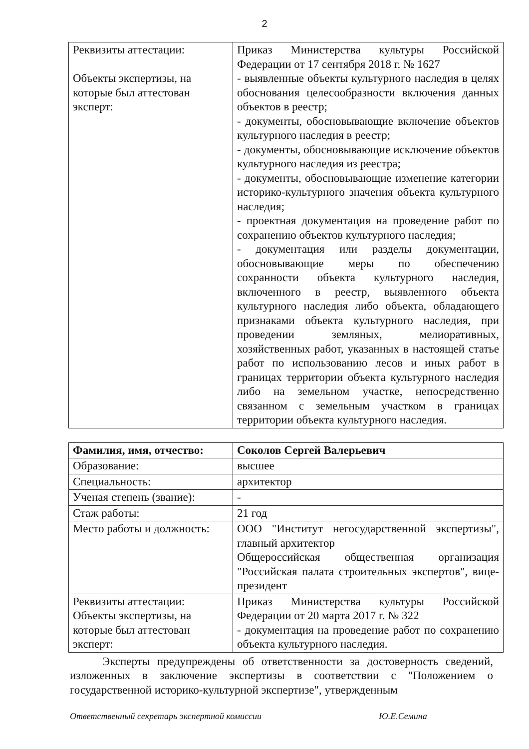2
| Реквизиты аттестации: Объекты экспертизы, на которые был аттестован эксперт: | Приказ Министерства культуры Российской Федерации от 17 сентября 2018 г. № 1627 - выявленные объекты культурного наследия в целях обоснования целесообразности включения данных объектов в реестр; - документы, обосновывающие включение объектов культурного наследия в реестр; - документы, обосновывающие исключение объектов культурного наследия из реестра; - документы, обосновывающие изменение категории историко-культурного значения объекта культурного наследия; - проектная документация на проведение работ по сохранению объектов культурного наследия; - документация или разделы документации, обосновывающие меры по обеспечению сохранности объекта культурного наследия, включенного в реестр, выявленного объекта культурного наследия либо объекта, обладающего признаками объекта культурного наследия, при проведении земляных, мелиоративных, хозяйственных работ, указанных в настоящей статье работ по использованию лесов и иных работ в границах территории объекта культурного наследия либо на земельном участке, непосредственно связанном с земельным участком в границах территории объекта культурного наследия. |
| Фамилия, имя, отчество: | Соколов Сергей Валерьевич |
| Образование: | высшее |
| Специальность: | архитектор |
| Ученая степень (звание): | - |
| Стаж работы: | 21 год |
| Место работы и должность: | ООО "Институт негосударственной экспертизы", главный архитектор Общероссийская общественная организация "Российская палата строительных экспертов", вице-президент |
| Реквизиты аттестации: Объекты экспертизы, на которые был аттестован эксперт: | Приказ Министерства культуры Российской Федерации от 20 марта 2017 г. № 322 - документация на проведение работ по сохранению объекта культурного наследия. |
Эксперты предупреждены об ответственности за достоверность сведений, изложенных в заключение экспертизы в соответствии с "Положением о государственной историко-культурной экспертизе", утвержденным
Ответственный секретарь экспертной комиссии Ю.Е.Семина